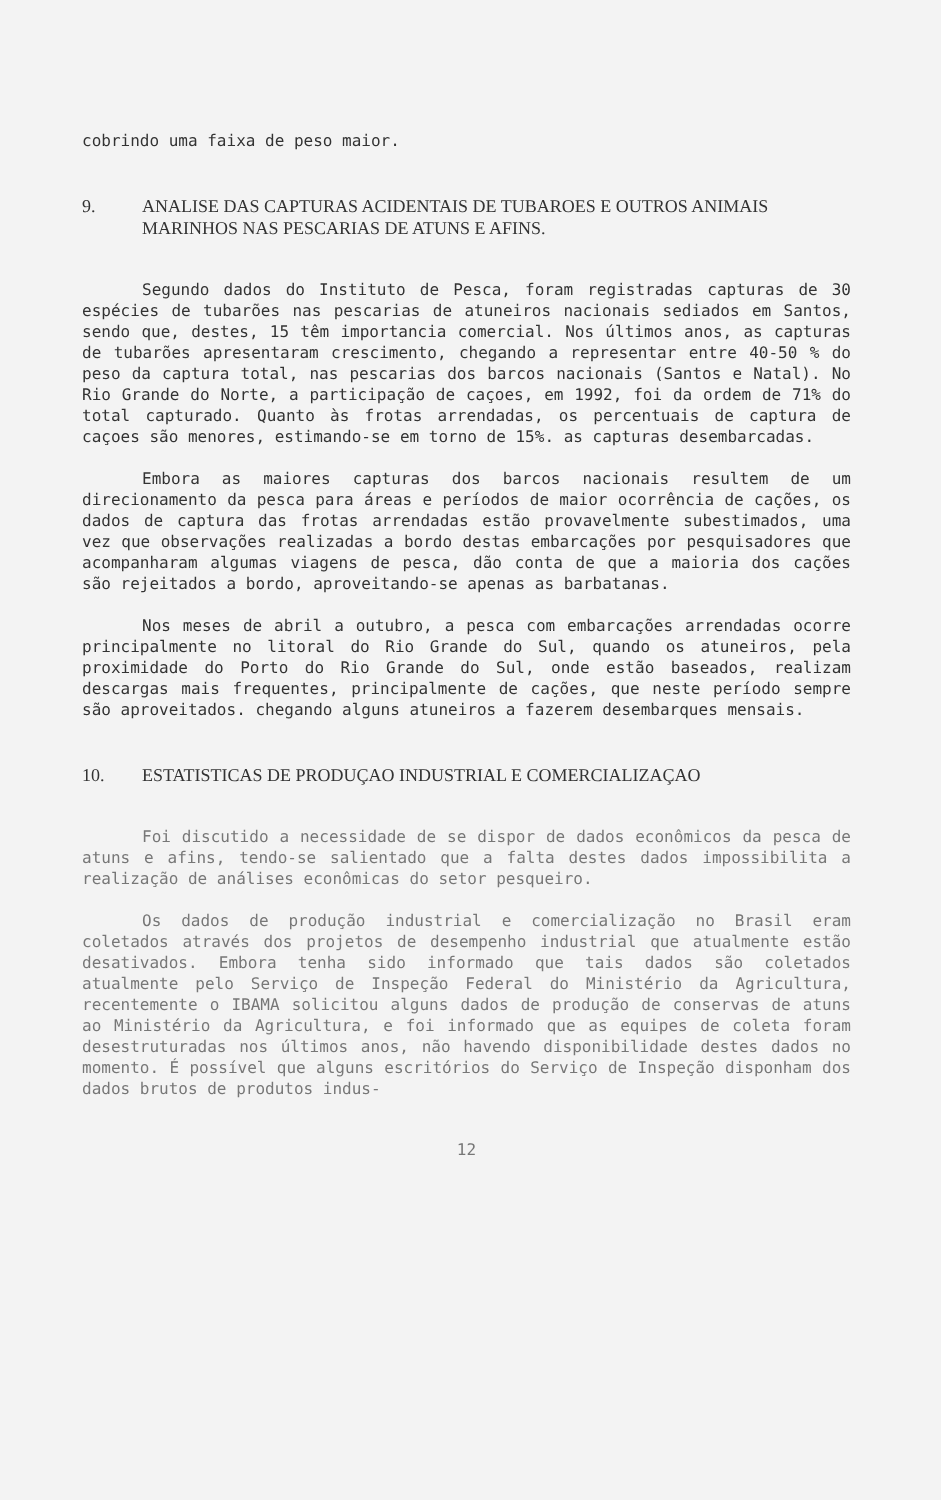cobrindo uma faixa de peso maior.
9. ANALISE DAS CAPTURAS ACIDENTAIS DE TUBAROES E OUTROS ANIMAIS MARINHOS NAS PESCARIAS DE ATUNS E AFINS.
Segundo dados do Instituto de Pesca, foram registradas capturas de 30 espécies de tubarões nas pescarias de atuneiros nacionais sediados em Santos, sendo que, destes, 15 têm importancia comercial. Nos últimos anos, as capturas de tubarões apresentaram crescimento, chegando a representar entre 40-50 % do peso da captura total, nas pescarias dos barcos nacionais (Santos e Natal). No Rio Grande do Norte, a participação de caçoes, em 1992, foi da ordem de 71% do total capturado. Quanto às frotas arrendadas, os percentuais de captura de caçoes são menores, estimando-se em torno de 15%. as capturas desembarcadas.
Embora as maiores capturas dos barcos nacionais resultem de um direcionamento da pesca para áreas e períodos de maior ocorrência de cações, os dados de captura das frotas arrendadas estão provavelmente subestimados, uma vez que observações realizadas a bordo destas embarcações por pesquisadores que acompanharam algumas viagens de pesca, dão conta de que a maioria dos cações são rejeitados a bordo, aproveitando-se apenas as barbatanas.
Nos meses de abril a outubro, a pesca com embarcações arrendadas ocorre principalmente no litoral do Rio Grande do Sul, quando os atuneiros, pela proximidade do Porto do Rio Grande do Sul, onde estão baseados, realizam descargas mais frequentes, principalmente de cações, que neste período sempre são aproveitados. chegando alguns atuneiros a fazerem desembarques mensais.
10. ESTATISTICAS DE PRODUÇAO INDUSTRIAL E COMERCIALIZAÇAO
Foi discutido a necessidade de se dispor de dados econômicos da pesca de atuns e afins, tendo-se salientado que a falta destes dados impossibilita a realização de análises econômicas do setor pesqueiro.
Os dados de produção industrial e comercialização no Brasil eram coletados através dos projetos de desempenho industrial que atualmente estão desativados. Embora tenha sido informado que tais dados são coletados atualmente pelo Serviço de Inspeção Federal do Ministério da Agricultura, recentemente o IBAMA solicitou alguns dados de produção de conservas de atuns ao Ministério da Agricultura, e foi informado que as equipes de coleta foram desestruturadas nos últimos anos, não havendo disponibilidade destes dados no momento. É possível que alguns escritórios do Serviço de Inspeção disponham dos dados brutos de produtos indus-
12